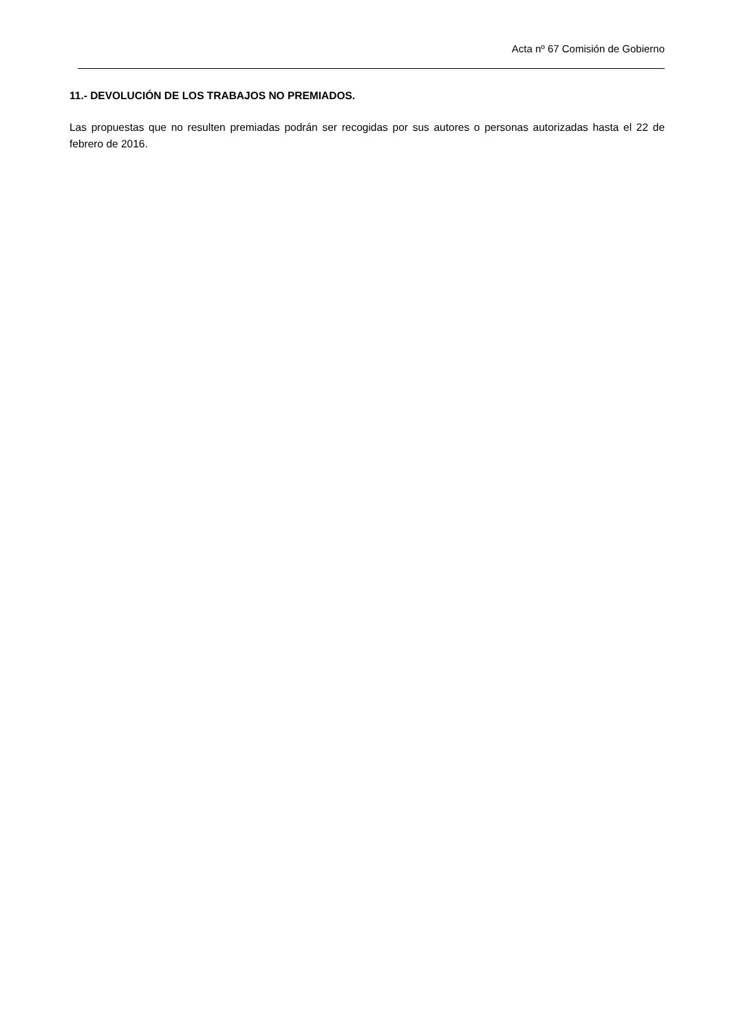Acta nº 67 Comisión de Gobierno
11.- DEVOLUCIÓN DE LOS TRABAJOS NO PREMIADOS.
Las propuestas que no resulten premiadas podrán ser recogidas por sus autores o personas autorizadas hasta el 22 de febrero de 2016.